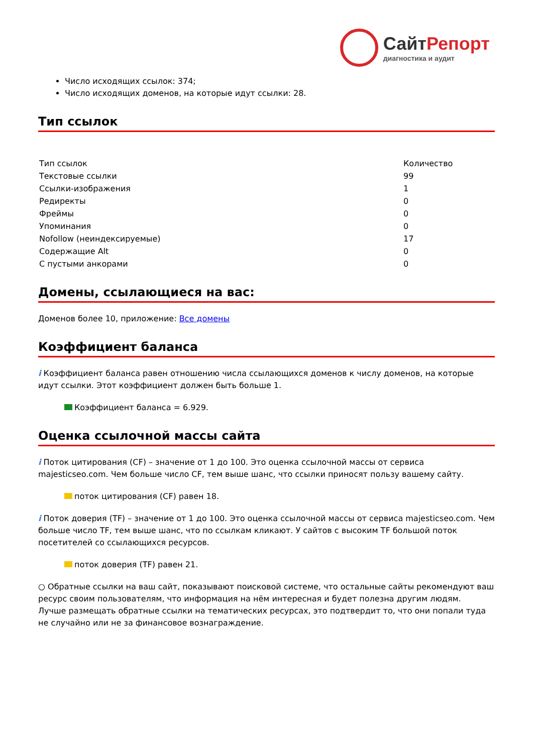СайтРепорт
диагностика и аудит
Число исходящих ссылок: 374;
Число исходящих доменов, на которые идут ссылки: 28.
Тип ссылок
| Тип ссылок | Количество |
| --- | --- |
| Текстовые ссылки | 99 |
| Ссылки-изображения | 1 |
| Редиректы | 0 |
| Фреймы | 0 |
| Упоминания | 0 |
| Nofollow (неиндексируемые) | 17 |
| Содержащие Alt | 0 |
| С пустыми анкорами | 0 |
Домены, ссылающиеся на вас:
Доменов более 10, приложение: Все домены
Коэффициент баланса
i Коэффициент баланса равен отношению числа ссылающихся доменов к числу доменов, на которые идут ссылки. Этот коэффициент должен быть больше 1.
Коэффициент баланса = 6.929.
Оценка ссылочной массы сайта
i Поток цитирования (CF) – значение от 1 до 100. Это оценка ссылочной массы от сервиса majesticseo.com. Чем больше число CF, тем выше шанс, что ссылки приносят пользу вашему сайту.
поток цитирования (CF) равен 18.
i Поток доверия (TF) – значение от 1 до 100. Это оценка ссылочной массы от сервиса majesticseo.com. Чем больше число TF, тем выше шанс, что по ссылкам кликают. У сайтов с высоким TF большой поток посетителей со ссылающихся ресурсов.
поток доверия (TF) равен 21.
○ Обратные ссылки на ваш сайт, показывают поисковой системе, что остальные сайты рекомендуют ваш ресурс своим пользователям, что информация на нём интересная и будет полезна другим людям.
Лучше размещать обратные ссылки на тематических ресурсах, это подтвердит то, что они попали туда не случайно или не за финансовое вознаграждение.